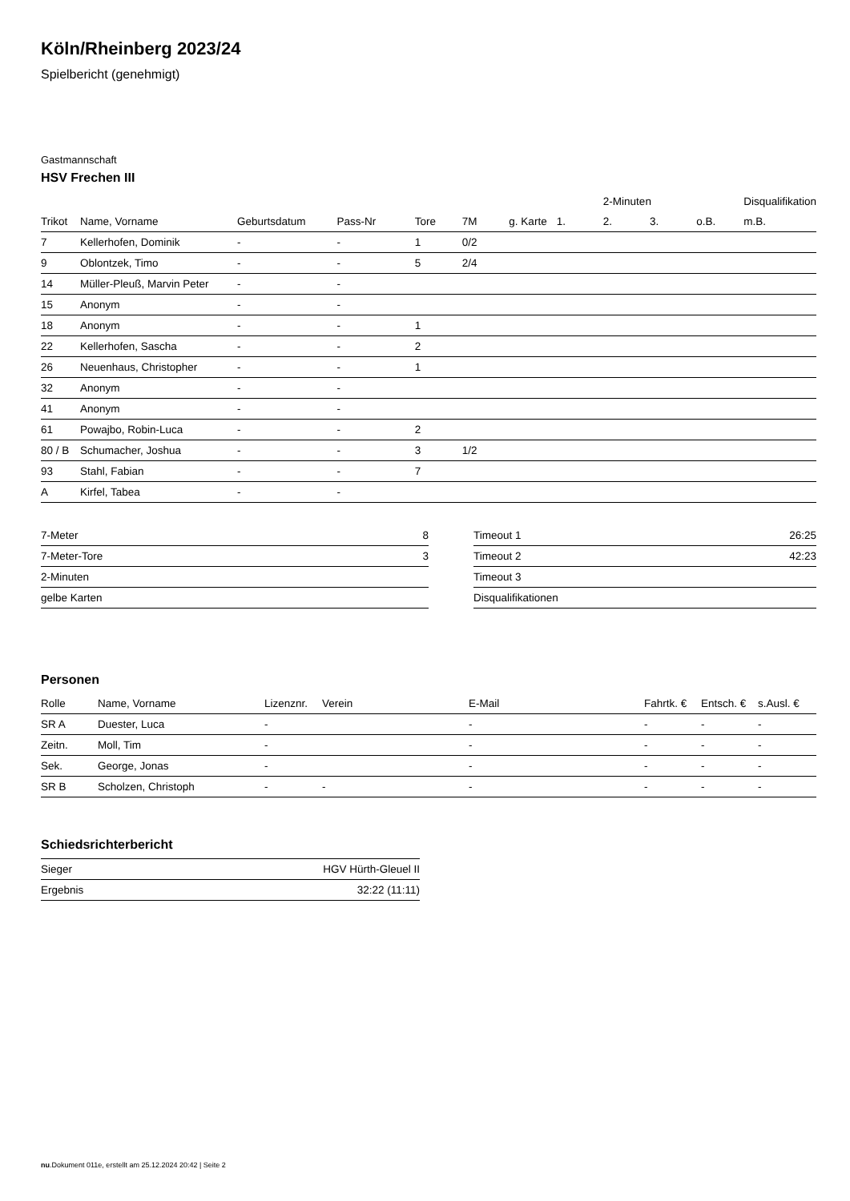Köln/Rheinberg 2023/24
Spielbericht (genehmigt)
Gastmannschaft
HSV Frechen III
| | | | | | | | | 2-Minuten | | | Disqualifikation |
| --- | --- | --- | --- | --- | --- | --- | --- | --- | --- | --- | --- |
| Trikot | Name, Vorname | Geburtsdatum | Pass-Nr | Tore | 7M | g. Karte | 1. | 2. | 3. | o.B. | m.B. |
| 7 | Kellerhofen, Dominik | - | - | 1 | 0/2 | | | | | | |
| 9 | Oblontzek, Timo | - | - | 5 | 2/4 | | | | | | |
| 14 | Müller-Pleuß, Marvin Peter | - | - | | | | | | | | |
| 15 | Anonym | - | - | | | | | | | | |
| 18 | Anonym | - | - | 1 | | | | | | | |
| 22 | Kellerhofen, Sascha | - | - | 2 | | | | | | | |
| 26 | Neuenhaus, Christopher | - | - | 1 | | | | | | | |
| 32 | Anonym | - | - | | | | | | | | |
| 41 | Anonym | - | - | | | | | | | | |
| 61 | Powajbo, Robin-Luca | - | - | 2 | | | | | | | |
| 80 / B | Schumacher, Joshua | - | - | 3 | 1/2 | | | | | | |
| 93 | Stahl, Fabian | - | - | 7 | | | | | | | |
| A | Kirfel, Tabea | - | - | | | | | | | | |
| 7-Meter | 8 |
| 7-Meter-Tore | 3 |
| 2-Minuten | |
| gelbe Karten | |
| Timeout 1 | 26:25 |
| Timeout 2 | 42:23 |
| Timeout 3 | |
| Disqualifikationen | |
Personen
| Rolle | Name, Vorname | Lizenznr. | Verein | E-Mail | Fahrtk. € | Entsch. € | s.Ausl. € |
| --- | --- | --- | --- | --- | --- | --- | --- |
| SR A | Duester, Luca | - | | - | - | - | - |
| Zeitn. | Moll, Tim | - | | - | - | - | - |
| Sek. | George, Jonas | - | | - | - | - | - |
| SR B | Scholzen, Christoph | - | - | - | - | - | - |
Schiedsrichterbericht
| Sieger | HGV Hürth-Gleuel II |
| Ergebnis | 32:22 (11:11) |
nu.Dokument 011e, erstellt am 25.12.2024 20:42 | Seite 2